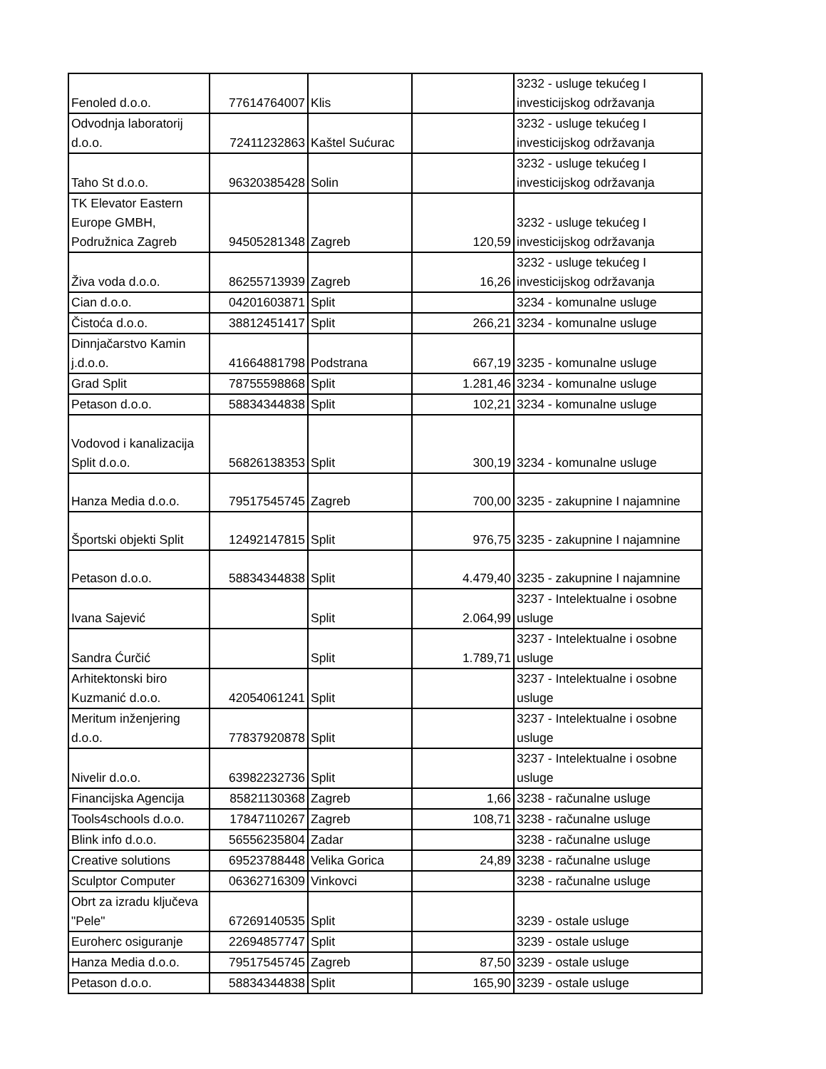| Fenoled d.o.o. | 77614764007 | Klis | | 3232 - usluge tekućeg I investicijskog održavanja |
| Odvodnja laboratorij d.o.o. | 72411232863 | Kaštel Sućurac | | 3232 - usluge tekućeg I investicijskog održavanja |
| Taho St d.o.o. | 96320385428 | Solin | | 3232 - usluge tekućeg I investicijskog održavanja |
| TK Elevator Eastern Europe GMBH, Podružnica Zagreb | 94505281348 | Zagreb | 120,59 | 3232 - usluge tekućeg I investicijskog održavanja |
| Živa voda d.o.o. | 86255713939 | Zagreb | 16,26 | 3232 - usluge tekućeg I investicijskog održavanja |
| Cian d.o.o. | 04201603871 | Split | | 3234 - komunalne usluge |
| Čistoća d.o.o. | 38812451417 | Split | 266,21 | 3234 - komunalne usluge |
| Dinnjačarstvo Kamin j.d.o.o. | 41664881798 | Podstrana | 667,19 | 3235 - komunalne usluge |
| Grad Split | 78755598868 | Split | 1.281,46 | 3234 - komunalne usluge |
| Petason d.o.o. | 58834344838 | Split | 102,21 | 3234 - komunalne usluge |
| Vodovod i kanalizacija Split d.o.o. | 56826138353 | Split | 300,19 | 3234 - komunalne usluge |
| Hanza Media d.o.o. | 79517545745 | Zagreb | 700,00 | 3235 - zakupnine I najamnine |
| Športski objekti Split | 12492147815 | Split | 976,75 | 3235 - zakupnine I najamnine |
| Petason d.o.o. | 58834344838 | Split | 4.479,40 | 3235 - zakupnine I najamnine |
| Ivana Sajević | | Split | 2.064,99 | 3237 - Intelektualne i osobne usluge |
| Sandra Ćurčić | | Split | 1.789,71 | 3237 - Intelektualne i osobne usluge |
| Arhitektonski biro Kuzmanić d.o.o. | 42054061241 | Split | | 3237 - Intelektualne i osobne usluge |
| Meritum inženjering d.o.o. | 77837920878 | Split | | 3237 - Intelektualne i osobne usluge |
| Nivelir d.o.o. | 63982232736 | Split | | 3237 - Intelektualne i osobne usluge |
| Financijska Agencija | 85821130368 | Zagreb | 1,66 | 3238 - računalne usluge |
| Tools4schools d.o.o. | 17847110267 | Zagreb | 108,71 | 3238 - računalne usluge |
| Blink info d.o.o. | 56556235804 | Zadar | | 3238 - računalne usluge |
| Creative solutions | 69523788448 | Velika Gorica | 24,89 | 3238 - računalne usluge |
| Sculptor Computer | 06362716309 | Vinkovci | | 3238 - računalne usluge |
| Obrt za izradu ključeva "Pele" | 67269140535 | Split | | 3239 - ostale usluge |
| Euroherc osiguranje | 22694857747 | Split | | 3239 - ostale usluge |
| Hanza Media d.o.o. | 79517545745 | Zagreb | 87,50 | 3239 - ostale usluge |
| Petason d.o.o. | 58834344838 | Split | 165,90 | 3239 - ostale usluge |